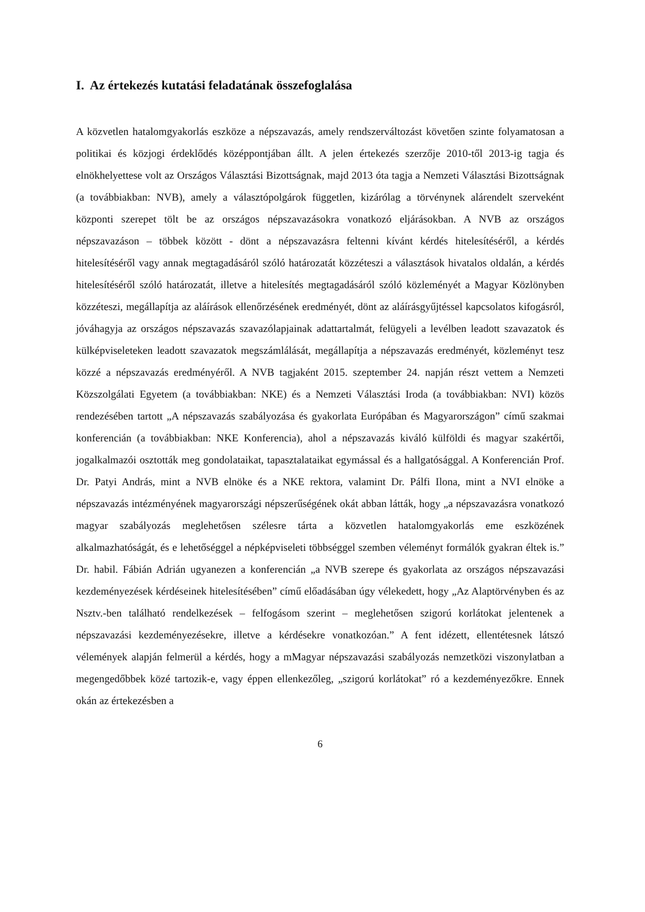I. Az értekezés kutatási feladatának összefoglalása
A közvetlen hatalomgyakorlás eszköze a népszavazás, amely rendszerváltozást követően szinte folyamatosan a politikai és közjogi érdeklődés középpontjában állt. A jelen értekezés szerzője 2010-től 2013-ig tagja és elnökhelyettese volt az Országos Választási Bizottságnak, majd 2013 óta tagja a Nemzeti Választási Bizottságnak (a továbbiakban: NVB), amely a választópolgárok független, kizárólag a törvénynek alárendelt szerveként központi szerepet tölt be az országos népszavazásokra vonatkozó eljárásokban. A NVB az országos népszavazáson – többek között - dönt a népszavazásra feltenni kívánt kérdés hitelesítéséről, a kérdés hitelesítéséről vagy annak megtagadásáról szóló határozatát közzéteszi a választások hivatalos oldalán, a kérdés hitelesítéséről szóló határozatát, illetve a hitelesítés megtagadásáról szóló közleményét a Magyar Közlönyben közzéteszi, megállapítja az aláírások ellenőrzésének eredményét, dönt az aláírásgyűjtéssel kapcsolatos kifogásról, jóváhagyja az országos népszavazás szavazólapjainak adattartalmát, felügyeli a levélben leadott szavazatok és külképviseleteken leadott szavazatok megszámlálását, megállapítja a népszavazás eredményét, közleményt tesz közzé a népszavazás eredményéről. A NVB tagjaként 2015. szeptember 24. napján részt vettem a Nemzeti Közszolgálati Egyetem (a továbbiakban: NKE) és a Nemzeti Választási Iroda (a továbbiakban: NVI) közös rendezésében tartott „A népszavazás szabályozása és gyakorlata Európában és Magyarországon” című szakmai konferencián (a továbbiakban: NKE Konferencia), ahol a népszavazás kiváló külföldi és magyar szakértői, jogalkalmazói osztották meg gondolataikat, tapasztalataikat egymással és a hallgatósággal. A Konferencián Prof. Dr. Patyi András, mint a NVB elnöke és a NKE rektora, valamint Dr. Pálfi Ilona, mint a NVI elnöke a népszavazás intézményének magyarországi népszerűségének okát abban látták, hogy „a népszavazásra vonatkozó magyar szabályozás meglehetősen szélesre tárta a közvetlen hatalomgyakorlás eme eszközének alkalmazhatóságát, és e lehetőséggel a népképviseleti többséggel szemben véleményt formálók gyakran éltek is.” Dr. habil. Fábián Adrián ugyanezen a konferencián „a NVB szerepe és gyakorlata az országos népszavazási kezdeményezések kérdéseinek hitelesítésében” című előadásában úgy vélekedett, hogy „Az Alaptörvényben és az Nsztv.-ben található rendelkezések – felfogásom szerint – meglehetősen szigorú korlátokat jelentenek a népszavazási kezdeményezésekre, illetve a kérdésekre vonatkozóan.” A fent idézett, ellentétesnek látszó vélemények alapján felmerül a kérdés, hogy a mMagyar népszavazási szabályozás nemzetközi viszonylatban a megengedőbbek közé tartozik-e, vagy éppen ellenkezőleg, „szigorú korlátokat” ró a kezdeményezőkre. Ennek okán az értekezésben a
6